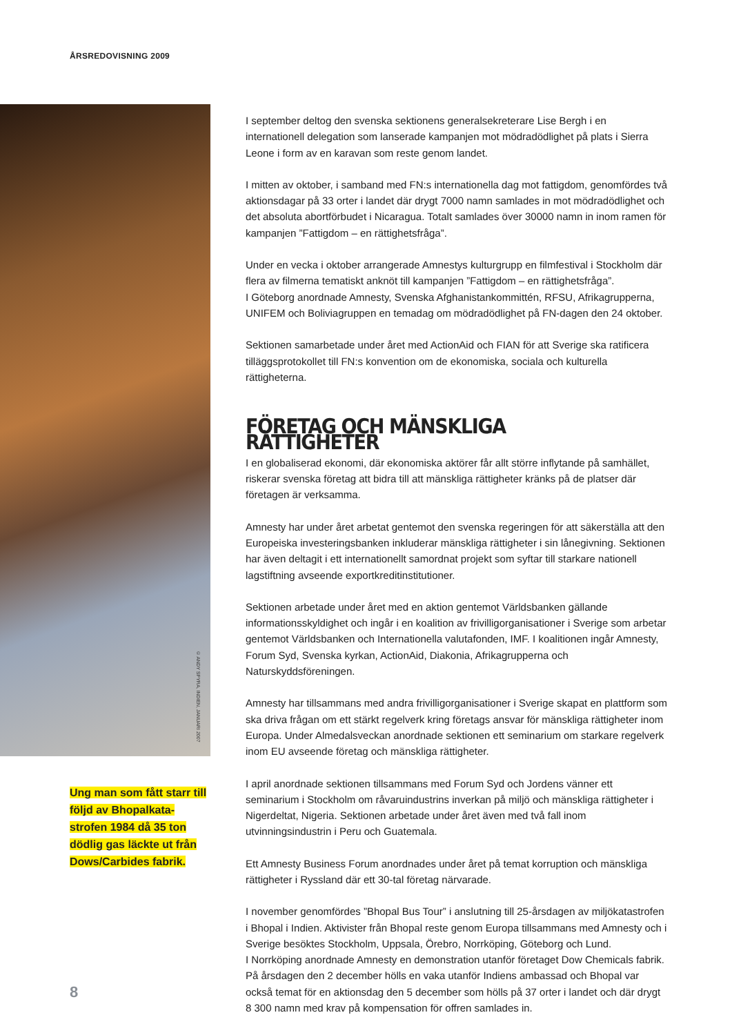ÅRSREDOVISNING 2009
© ANDY SPYRA, INDIEN, JANUARI 2007
Ung man som fått starr till följd av Bhopalkata­strofen 1984 då 35 ton dödlig gas läckte ut från Dows/Carbides fabrik.
I september deltog den svenska sektionens generalsekreterare Lise Bergh i en internationell delegation som lanserade kampanjen mot mödradödlighet på plats i Sierra Leone i form av en karavan som reste genom landet.
I mitten av oktober, i samband med FN:s internationella dag mot fattigdom, genomfördes två aktionsdagar på 33 orter i landet där drygt 7000 namn samlades in mot mödradödlighet och det absoluta abortförbudet i Nicaragua. Totalt samlades över 30000 namn in inom ramen för kampanjen ”Fattigdom – en rättighetsfråga”.
Under en vecka i oktober arrangerade Amnestys kulturgrupp en filmfestival i Stockholm där flera av filmerna tematiskt anknöt till kampanjen ”Fattigdom – en rättighetsfråga”.
I Göteborg anordnade Amnesty, Svenska Afghanistankommittén, RFSU, Afrikagrupperna, UNIFEM och Boliviagruppen en temadag om mödradödlighet på FN-dagen den 24 oktober.
Sektionen samarbetade under året med ActionAid och FIAN för att Sverige ska ratificera tilläggsprotokollet till FN:s konvention om de ekonomiska, sociala och kulturella rättigheterna.
FÖRETAG OCH MÄNSKLIGA RÄTTIGHETER
I en globaliserad ekonomi, där ekonomiska aktörer får allt större inflytande på samhället, riskerar svenska företag att bidra till att mänskliga rättigheter kränks på de platser där företagen är verksamma.
Amnesty har under året arbetat gentemot den svenska regeringen för att säkerställa att den Europeiska investeringsbanken inkluderar mänskliga rättigheter i sin lånegivning. Sektionen har även deltagit i ett internationellt samordnat projekt som syftar till starkare nationell lagstiftning avseende exportkreditinstitutioner.
Sektionen arbetade under året med en aktion gentemot Världsbanken gällande informationsskyldighet och ingår i en koalition av frivilligorganisationer i Sverige som arbetar gentemot Världsbanken och Internationella valutafonden, IMF. I koalitionen ingår Amnesty, Forum Syd, Svenska kyrkan, ActionAid, Diakonia, Afrikagrupperna och Naturskyddsföreningen.
Amnesty har tillsammans med andra frivilligorganisationer i Sverige skapat en plattform som ska driva frågan om ett stärkt regelverk kring företags ansvar för mänskliga rättigheter inom Europa. Under Almedalsveckan anordnade sektionen ett seminarium om starkare regelverk inom EU avseende företag och mänskliga rättigheter.
I april anordnade sektionen tillsammans med Forum Syd och Jordens vänner ett seminarium i Stockholm om råvaruindustrins inverkan på miljö och mänskliga rättigheter i Nigerdeltat, Nigeria. Sektionen arbetade under året även med två fall inom utvinningsindustrin i Peru och Guatemala.
Ett Amnesty Business Forum anordnades under året på temat korruption och mänskliga rättigheter i Ryssland där ett 30-tal företag närvarade.
I november genomfördes ”Bhopal Bus Tour” i anslutning till 25-årsdagen av miljökatastrofen i Bhopal i Indien. Aktivister från Bhopal reste genom Europa tillsammans med Amnesty och i Sverige besöktes Stockholm, Uppsala, Örebro, Norrköping, Göteborg och Lund.
I Norrköping anordnade Amnesty en demonstration utanför företaget Dow Chemicals fabrik. På årsdagen den 2 december hölls en vaka utanför Indiens ambassad och Bhopal var också temat för en aktionsdag den 5 december som hölls på 37 orter i landet och där drygt 8 300 namn med krav på kompensation för offren samlades in.
8